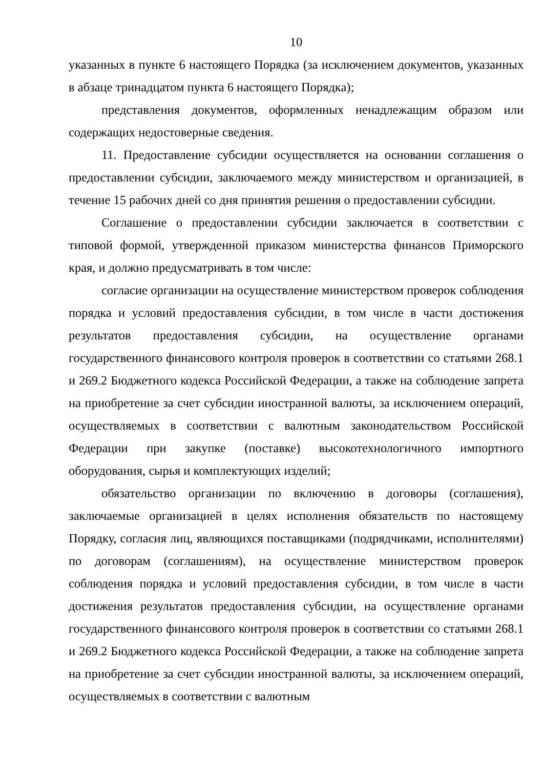10
указанных в пункте 6 настоящего Порядка (за исключением документов, указанных в абзаце тринадцатом пункта 6 настоящего Порядка);
представления документов, оформленных ненадлежащим образом или содержащих недостоверные сведения.
11. Предоставление субсидии осуществляется на основании соглашения о предоставлении субсидии, заключаемого между министерством и организацией, в течение 15 рабочих дней со дня принятия решения о предоставлении субсидии.
Соглашение о предоставлении субсидии заключается в соответствии с типовой формой, утвержденной приказом министерства финансов Приморского края, и должно предусматривать в том числе:
согласие организации на осуществление министерством проверок соблюдения порядка и условий предоставления субсидии, в том числе в части достижения результатов предоставления субсидии, на осуществление органами государственного финансового контроля проверок в соответствии со статьями 268.1 и 269.2 Бюджетного кодекса Российской Федерации, а также на соблюдение запрета на приобретение за счет субсидии иностранной валюты, за исключением операций, осуществляемых в соответствии с валютным законодательством Российской Федерации при закупке (поставке) высокотехнологичного импортного оборудования, сырья и комплектующих изделий;
обязательство организации по включению в договоры (соглашения), заключаемые организацией в целях исполнения обязательств по настоящему Порядку, согласия лиц, являющихся поставщиками (подрядчиками, исполнителями) по договорам (соглашениям), на осуществление министерством проверок соблюдения порядка и условий предоставления субсидии, в том числе в части достижения результатов предоставления субсидии, на осуществление органами государственного финансового контроля проверок в соответствии со статьями 268.1 и 269.2 Бюджетного кодекса Российской Федерации, а также на соблюдение запрета на приобретение за счет субсидии иностранной валюты, за исключением операций, осуществляемых в соответствии с валютным